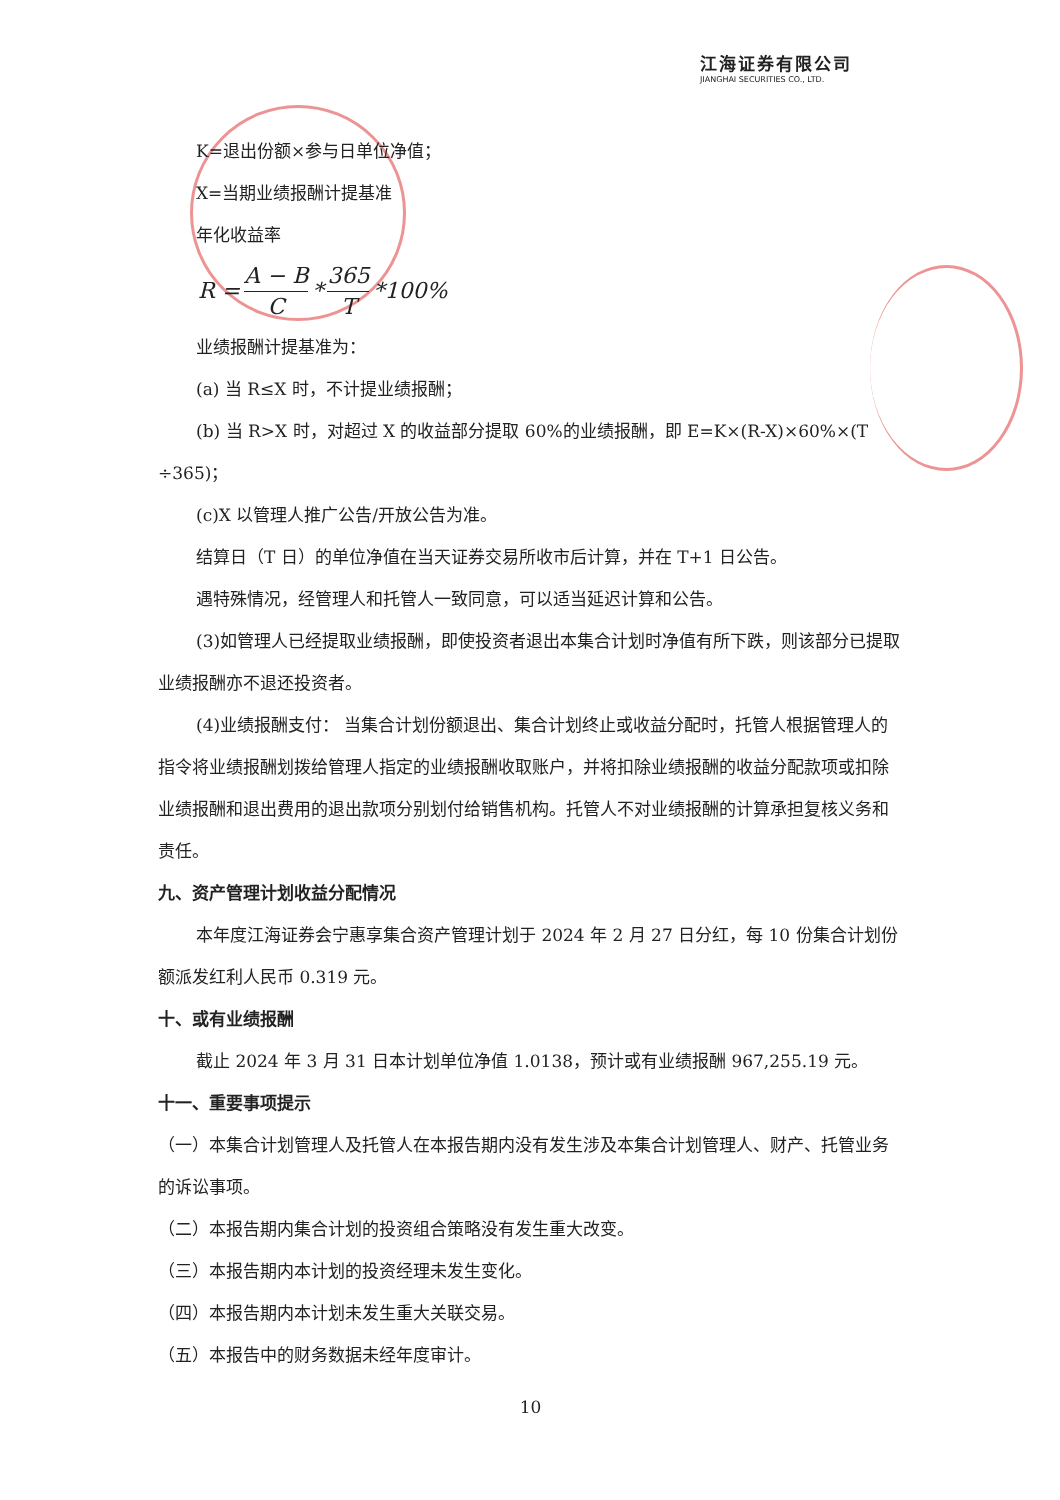江海证券有限公司
JIANGHAI SECURITIES CO., LTD.
K=退出份额×参与日单位净值；
X=当期业绩报酬计提基准
年化收益率
R = A − B C * 365 T *100%
业绩报酬计提基准为：
(a) 当 R≤X 时，不计提业绩报酬；
(b) 当 R>X 时，对超过 X 的收益部分提取 60%的业绩报酬，即 E=K×(R-X)×60%×(T ÷365)；
(c)X 以管理人推广公告/开放公告为准。
结算日（T 日）的单位净值在当天证券交易所收市后计算，并在 T+1 日公告。
遇特殊情况，经管理人和托管人一致同意，可以适当延迟计算和公告。
(3)如管理人已经提取业绩报酬，即使投资者退出本集合计划时净值有所下跌，则该部分已提取业绩报酬亦不退还投资者。
(4)业绩报酬支付： 当集合计划份额退出、集合计划终止或收益分配时，托管人根据管理人的指令将业绩报酬划拨给管理人指定的业绩报酬收取账户，并将扣除业绩报酬的收益分配款项或扣除业绩报酬和退出费用的退出款项分别划付给销售机构。托管人不对业绩报酬的计算承担复核义务和责任。
九、资产管理计划收益分配情况
本年度江海证券会宁惠享集合资产管理计划于 2024 年 2 月 27 日分红，每 10 份集合计划份额派发红利人民币 0.319 元。
十、或有业绩报酬
截止 2024 年 3 月 31 日本计划单位净值 1.0138，预计或有业绩报酬 967,255.19 元。
十一、重要事项提示
（一）本集合计划管理人及托管人在本报告期内没有发生涉及本集合计划管理人、财产、托管业务的诉讼事项。
（二）本报告期内集合计划的投资组合策略没有发生重大改变。
（三）本报告期内本计划的投资经理未发生变化。
（四）本报告期内本计划未发生重大关联交易。
（五）本报告中的财务数据未经年度审计。
10